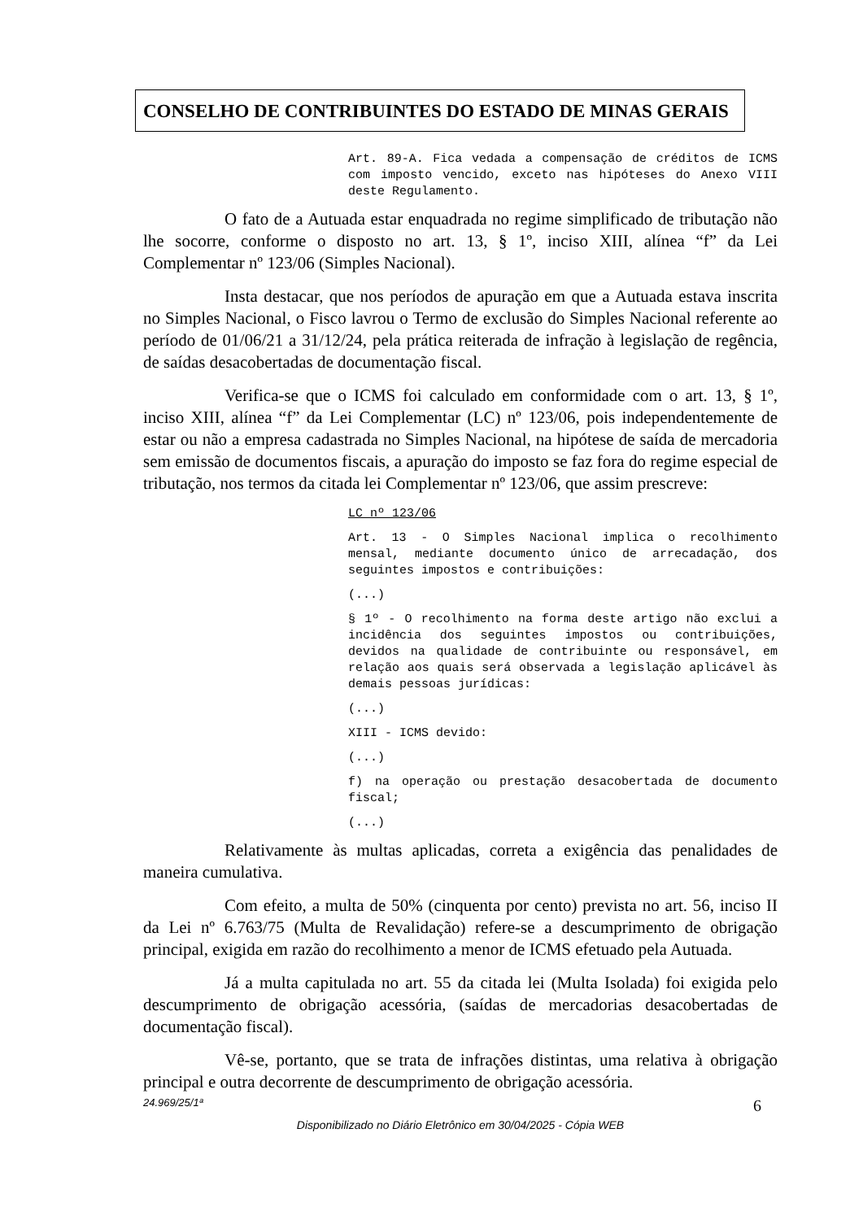CONSELHO DE CONTRIBUINTES DO ESTADO DE MINAS GERAIS
Art. 89-A. Fica vedada a compensação de créditos de ICMS com imposto vencido, exceto nas hipóteses do Anexo VIII deste Regulamento.
O fato de a Autuada estar enquadrada no regime simplificado de tributação não lhe socorre, conforme o disposto no art. 13, § 1º, inciso XIII, alínea “f” da Lei Complementar nº 123/06 (Simples Nacional).
Insta destacar, que nos períodos de apuração em que a Autuada estava inscrita no Simples Nacional, o Fisco lavrou o Termo de exclusão do Simples Nacional referente ao período de 01/06/21 a 31/12/24, pela prática reiterada de infração à legislação de regência, de saídas desacobertadas de documentação fiscal.
Verifica-se que o ICMS foi calculado em conformidade com o art. 13, § 1º, inciso XIII, alínea “f” da Lei Complementar (LC) nº 123/06, pois independentemente de estar ou não a empresa cadastrada no Simples Nacional, na hipótese de saída de mercadoria sem emissão de documentos fiscais, a apuração do imposto se faz fora do regime especial de tributação, nos termos da citada lei Complementar nº 123/06, que assim prescreve:
LC nº 123/06
Art. 13 - O Simples Nacional implica o recolhimento mensal, mediante documento único de arrecadação, dos seguintes impostos e contribuições:
(...)
§ 1º - O recolhimento na forma deste artigo não exclui a incidência dos seguintes impostos ou contribuições, devidos na qualidade de contribuinte ou responsável, em relação aos quais será observada a legislação aplicável às demais pessoas jurídicas:
(...)
XIII - ICMS devido:
(...)
f) na operação ou prestação desacobertada de documento fiscal;
(...)
Relativamente às multas aplicadas, correta a exigência das penalidades de maneira cumulativa.
Com efeito, a multa de 50% (cinquenta por cento) prevista no art. 56, inciso II da Lei nº 6.763/75 (Multa de Revalidação) refere-se a descumprimento de obrigação principal, exigida em razão do recolhimento a menor de ICMS efetuado pela Autuada.
Já a multa capitulada no art. 55 da citada lei (Multa Isolada) foi exigida pelo descumprimento de obrigação acessória, (saídas de mercadorias desacobertadas de documentação fiscal).
Vê-se, portanto, que se trata de infrações distintas, uma relativa à obrigação principal e outra decorrente de descumprimento de obrigação acessória.
24.969/25/1ª 6
Disponibilizado no Diário Eletrônico em 30/04/2025 - Cópia WEB